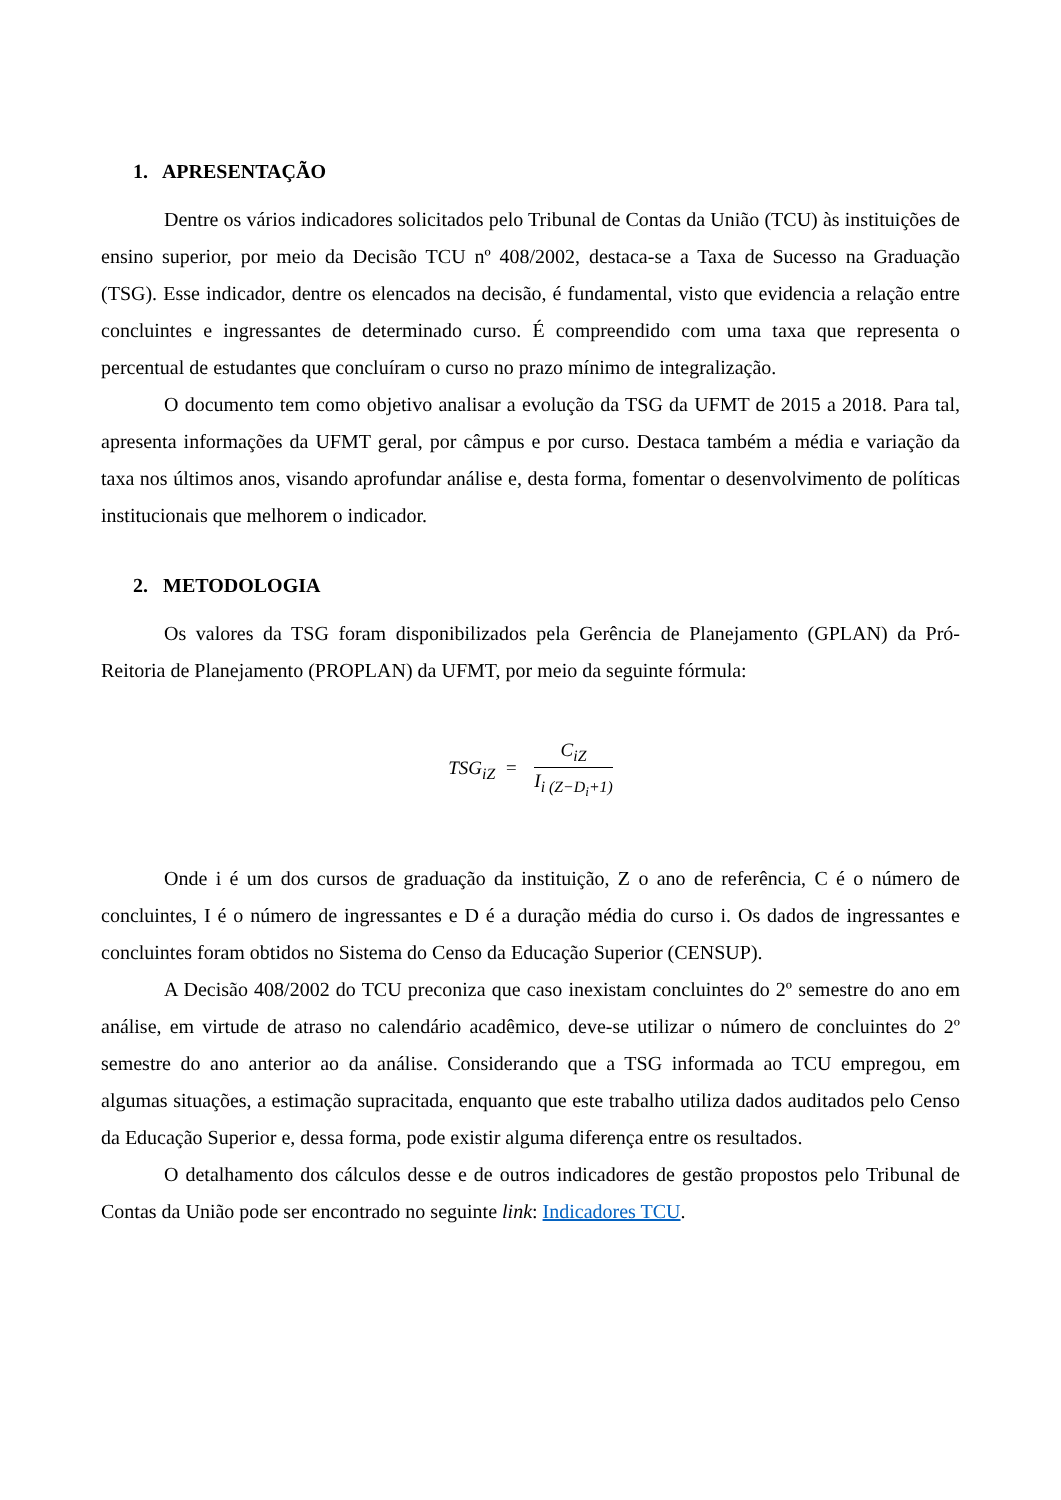1. APRESENTAÇÃO
Dentre os vários indicadores solicitados pelo Tribunal de Contas da União (TCU) às instituições de ensino superior, por meio da Decisão TCU nº 408/2002, destaca-se a Taxa de Sucesso na Graduação (TSG). Esse indicador, dentre os elencados na decisão, é fundamental, visto que evidencia a relação entre concluintes e ingressantes de determinado curso. É compreendido com uma taxa que representa o percentual de estudantes que concluíram o curso no prazo mínimo de integralização.
O documento tem como objetivo analisar a evolução da TSG da UFMT de 2015 a 2018. Para tal, apresenta informações da UFMT geral, por câmpus e por curso. Destaca também a média e variação da taxa nos últimos anos, visando aprofundar análise e, desta forma, fomentar o desenvolvimento de políticas institucionais que melhorem o indicador.
2. METODOLOGIA
Os valores da TSG foram disponibilizados pela Gerência de Planejamento (GPLAN) da Pró-Reitoria de Planejamento (PROPLAN) da UFMT, por meio da seguinte fórmula:
TSG<sub>iZ</sub> =
C<sub>iZ</sub>
I<sub>i (Z−D<sub>i</sub>+1)</sub>
Onde i é um dos cursos de graduação da instituição, Z o ano de referência, C é o número de concluintes, I é o número de ingressantes e D é a duração média do curso i. Os dados de ingressantes e concluintes foram obtidos no Sistema do Censo da Educação Superior (CENSUP).
A Decisão 408/2002 do TCU preconiza que caso inexistam concluintes do 2º semestre do ano em análise, em virtude de atraso no calendário acadêmico, deve-se utilizar o número de concluintes do 2º semestre do ano anterior ao da análise. Considerando que a TSG informada ao TCU empregou, em algumas situações, a estimação supracitada, enquanto que este trabalho utiliza dados auditados pelo Censo da Educação Superior e, dessa forma, pode existir alguma diferença entre os resultados.
O detalhamento dos cálculos desse e de outros indicadores de gestão propostos pelo Tribunal de Contas da União pode ser encontrado no seguinte link: Indicadores TCU.